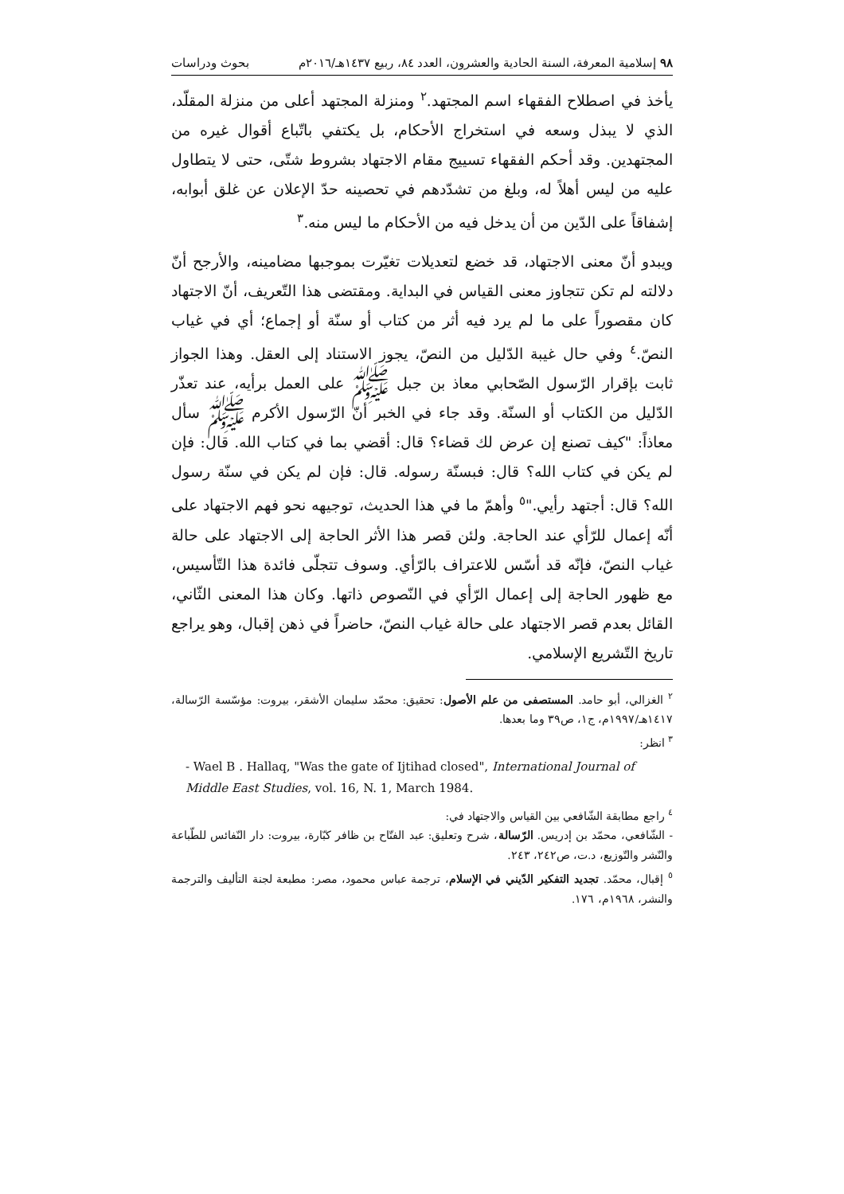٩٨ إسلامية المعرفة، السنة الحادية والعشرون، العدد ٨٤، ربيع ١٤٣٧هـ/٢٠١٦م بحوث ودراسات
يأخذ في اصطلاح الفقهاء اسم المجتهد.<sup>٢</sup> ومنزلة المجتهد أعلى من منزلة المقلّد، الذي لا يبذل وسعه في استخراج الأحكام، بل يكتفي باتّباع أقوال غيره من المجتهدين. وقد أحكم الفقهاء تسييج مقام الاجتهاد بشروط شتّى، حتى لا يتطاول عليه من ليس أهلاً له، وبلغ من تشدّدهم في تحصينه حدّ الإعلان عن غلق أبوابه، إشفاقاً على الدّين من أن يدخل فيه من الأحكام ما ليس منه.<sup>٣</sup>
ويبدو أنّ معنى الاجتهاد، قد خضع لتعديلات تغيّرت بموجبها مضامينه، والأرجح أنّ دلالته لم تكن تتجاوز معنى القياس في البداية. ومقتضى هذا التّعريف، أنّ الاجتهاد كان مقصوراً على ما لم يرد فيه أثر من كتاب أو سنّة أو إجماع؛ أي في غياب النصّ.<sup>٤</sup> وفي حال غيبة الدّليل من النصّ، يجوز الاستناد إلى العقل. وهذا الجواز ثابت بإقرار الرّسول الصّحابي معاذ بن جبل ﷺ على العمل برأيه، عند تعذّر الدّليل من الكتاب أو السنّة. وقد جاء في الخبر أنّ الرّسول الأكرم ﷺ سأل معاذاً: "كيف تصنع إن عرض لك قضاء؟ قال: أقضي بما في كتاب الله. قال: فإن لم يكن في كتاب الله؟ قال: فبسنّة رسوله. قال: فإن لم يكن في سنّة رسول الله؟ قال: أجتهد رأيي."<sup>٥</sup> وأهمّ ما في هذا الحديث، توجيهه نحو فهم الاجتهاد على أنّه إعمال للرّأي عند الحاجة. ولئن قصر هذا الأثر الحاجة إلى الاجتهاد على حالة غياب النصّ، فإنّه قد أسّس للاعتراف بالرّأي. وسوف تتجلّى فائدة هذا التّأسيس، مع ظهور الحاجة إلى إعمال الرّأي في النّصوص ذاتها. وكان هذا المعنى الثّاني، القائل بعدم قصر الاجتهاد على حالة غياب النصّ، حاضراً في ذهن إقبال، وهو يراجع تاريخ التّشريع الإسلامي.
<sup>٢</sup> الغزالي، أبو حامد. المستصفى من علم الأصول: تحقيق: محمّد سليمان الأشقر، بيروت: مؤسّسة الرّسالة، ١٤١٧هـ/١٩٩٧م، ج١، ص٣٩ وما بعدها.
<sup>٣</sup> انظر:
- Wael B . Hallaq, "Was the gate of Ijtihad closed", International Journal of Middle East Studies, vol. 16, N. 1, March 1984.
<sup>٤</sup> راجع مطابقة الشّافعي بين القياس والاجتهاد في:
- الشّافعي، محمّد بن إدريس. الرّسالة، شرح وتعليق: عبد الفتّاح بن ظافر كبّارة، بيروت: دار النّفائس للطّباعة والنّشر والتّوزيع، د.ت، ص٢٤٢، ٢٤٣.
<sup>٥</sup> إقبال، محمّد. تجديد التفكير الدّيني في الإسلام، ترجمة عباس محمود، مصر: مطبعة لجنة التأليف والترجمة والنشر، ١٩٦٨م، ١٧٦.